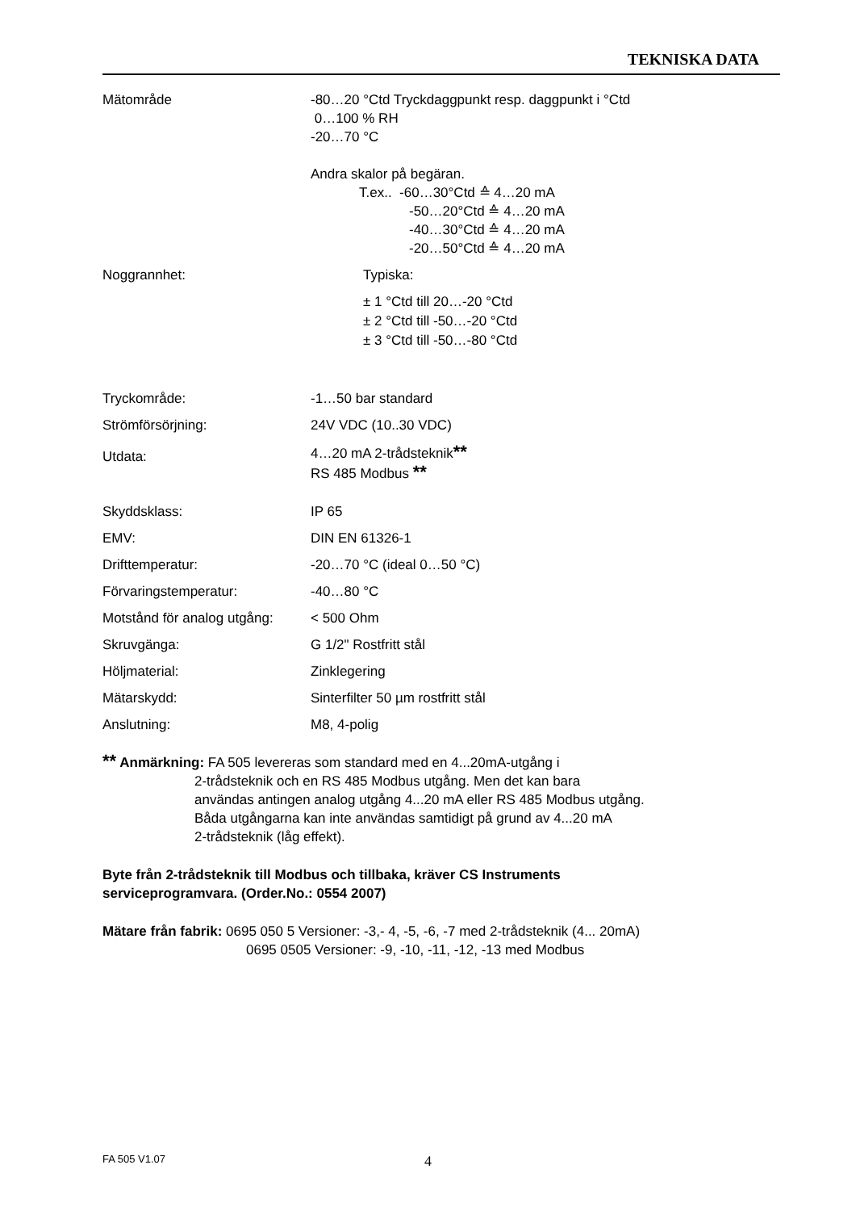TEKNISKA DATA
| Mätområde | -80…20 °Ctd Tryckdaggpunkt resp. daggpunkt i °Ctd 0…100 % RH -20…70 °C Andra skalor på begäran. T.ex.. -60…30°Ctd ≙ 4…20 mA -50…20°Ctd ≙ 4…20 mA -40…30°Ctd ≙ 4…20 mA -20…50°Ctd ≙ 4…20 mA |
| Noggrannhet: | Typiska: ± 1 °Ctd till 20…-20 °Ctd ± 2 °Ctd till -50…-20 °Ctd ± 3 °Ctd till -50…-80 °Ctd |
| Tryckområde: | -1…50 bar standard |
| Strömförsörjning: | 24V VDC (10..30 VDC) |
| Utdata: | 4…20 mA 2-trådsteknik ** RS 485 Modbus ** |
| Skyddsklass: | IP 65 |
| EMV: | DIN EN 61326-1 |
| Drifttemperatur: | -20…70 °C (ideal 0…50 °C) |
| Förvaringstemperatur: | -40…80 °C |
| Motstånd för analog utgång: | < 500 Ohm |
| Skruvgänga: | G 1/2" Rostfritt stål |
| Höljmaterial: | Zinklegering |
| Mätarskydd: | Sinterfilter 50 µm rostfritt stål |
| Anslutning: | M8, 4-polig |
** Anmärkning: FA 505 levereras som standard med en 4...20mA-utgång i
2-trådsteknik och en RS 485 Modbus utgång. Men det kan bara
användas antingen analog utgång 4...20 mA eller RS 485 Modbus utgång.
Båda utgångarna kan inte användas samtidigt på grund av 4...20 mA
2-trådsteknik (låg effekt).
Byte från 2-trådsteknik till Modbus och tillbaka, kräver CS Instruments
serviceprogramvara. (Order.No.: 0554 2007)
Mätare från fabrik: 0695 050 5 Versioner: -3,- 4, -5, -6, -7 med 2-trådsteknik (4... 20mA)
0695 0505 Versioner: -9, -10, -11, -12, -13 med Modbus
FA 505 V1.07 4